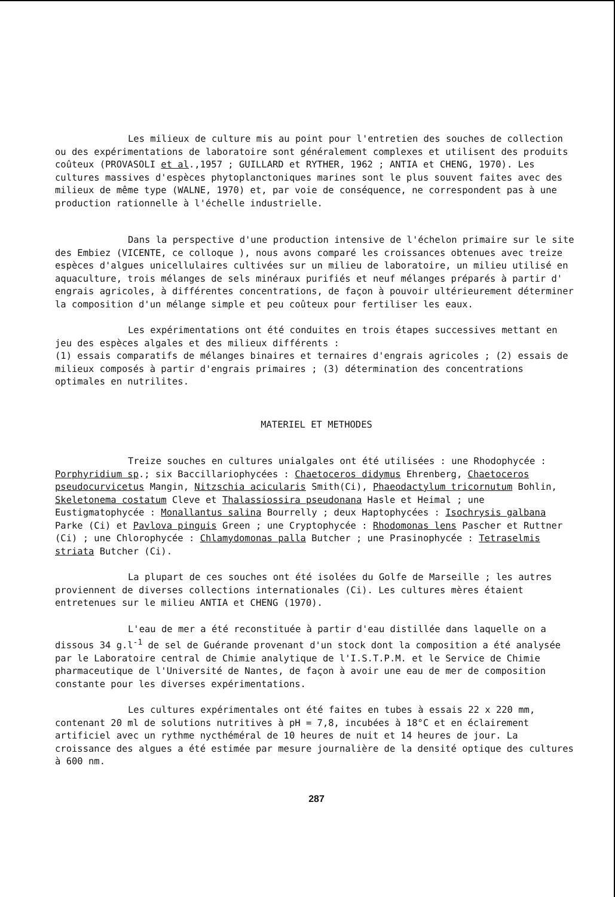Les milieux de culture mis au point pour l'entretien des souches de collection ou des expérimentations de laboratoire sont généralement complexes et utilisent des produits coûteux (PROVASOLI et al.,1957 ; GUILLARD et RYTHER, 1962 ; ANTIA et CHENG, 1970). Les cultures massives d'espèces phytoplanctoniques marines sont le plus souvent faites avec des milieux de même type (WALNE, 1970) et, par voie de conséquence, ne correspondent pas à une production rationnelle à l'échelle industrielle.
Dans la perspective d'une production intensive de l'échelon primaire sur le site des Embiez (VICENTE, ce colloque ), nous avons comparé les croissances obtenues avec treize espèces d'algues unicellulaires cultivées sur un milieu de laboratoire, un milieu utilisé en aquaculture, trois mélanges de sels minéraux purifiés et neuf mélanges préparés à partir d' engrais agricoles, à différentes concentrations, de façon à pouvoir ultérieurement déterminer la composition d'un mélange simple et peu coûteux pour fertiliser les eaux.
Les expérimentations ont été conduites en trois étapes successives mettant en jeu des espèces algales et des milieux différents :
(1) essais comparatifs de mélanges binaires et ternaires d'engrais agricoles ; (2) essais de milieux composés à partir d'engrais primaires ; (3) détermination des concentrations optimales en nutrilites.
MATERIEL ET METHODES
Treize souches en cultures unialgales ont été utilisées : une Rhodophycée : Porphyridium sp.; six Baccillariophycées : Chaetoceros didymus Ehrenberg, Chaetoceros pseudocurvicetus Mangin, Nitzschia acicularis Smith(Ci), Phaeodactylum tricornutum Bohlin, Skeletonema costatum Cleve et Thalassiossira pseudonana Hasle et Heimal ; une Eustigmatophycée : Monallantus salina Bourrelly ; deux Haptophycées : Isochrysis galbana Parke (Ci) et Pavlova pinguis Green ; une Cryptophycée : Rhodomonas lens Pascher et Ruttner (Ci) ; une Chlorophycée : Chlamydomonas palla Butcher ; une Prasinophycée : Tetraselmis striata Butcher (Ci).
La plupart de ces souches ont été isolées du Golfe de Marseille ; les autres proviennent de diverses collections internationales (Ci). Les cultures mères étaient entretenues sur le milieu ANTIA et CHENG (1970).
L'eau de mer a été reconstituée à partir d'eau distillée dans laquelle on a dissous 34 g.l<sup>-1</sup> de sel de Guérande provenant d'un stock dont la composition a été analysée par le Laboratoire central de Chimie analytique de l'I.S.T.P.M. et le Service de Chimie pharmaceutique de l'Université de Nantes, de façon à avoir une eau de mer de composition constante pour les diverses expérimentations.
Les cultures expérimentales ont été faites en tubes à essais 22 x 220 mm, contenant 20 ml de solutions nutritives à pH = 7,8, incubées à 18°C et en éclairement artificiel avec un rythme nycthéméral de 10 heures de nuit et 14 heures de jour. La croissance des algues a été estimée par mesure journalière de la densité optique des cultures à 600 nm.
287